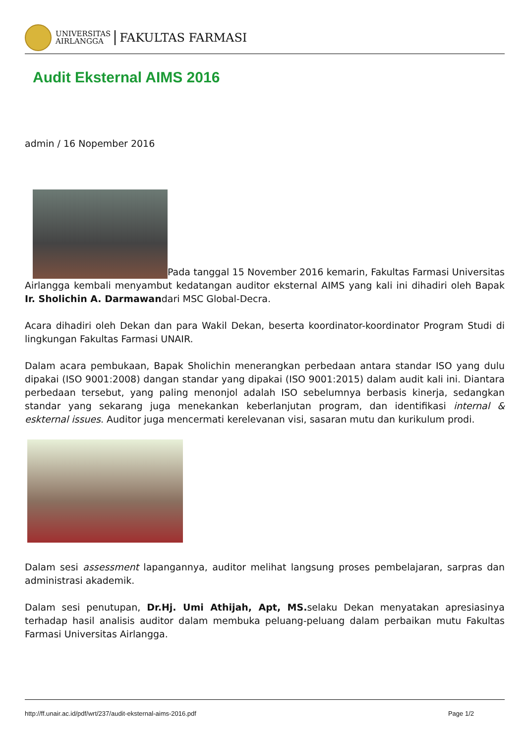UNIVERSITAS
AIRLANGGA
FAKULTAS FARMASI
Audit Eksternal AIMS 2016
admin / 16 Nopember 2016
Pada tanggal 15 November 2016 kemarin, Fakultas Farmasi Universitas Airlangga kembali menyambut kedatangan auditor eksternal AIMS yang kali ini dihadiri oleh Bapak Ir. Sholichin A. Darmawandari MSC Global-Decra.
Acara dihadiri oleh Dekan dan para Wakil Dekan, beserta koordinator-koordinator Program Studi di lingkungan Fakultas Farmasi UNAIR.
Dalam acara pembukaan, Bapak Sholichin menerangkan perbedaan antara standar ISO yang dulu dipakai (ISO 9001:2008) dangan standar yang dipakai (ISO 9001:2015) dalam audit kali ini. Diantara perbedaan tersebut, yang paling menonjol adalah ISO sebelumnya berbasis kinerja, sedangkan standar yang sekarang juga menekankan keberlanjutan program, dan identifikasi internal & eskternal issues. Auditor juga mencermati kerelevanan visi, sasaran mutu dan kurikulum prodi.
Dalam sesi assessment lapangannya, auditor melihat langsung proses pembelajaran, sarpras dan administrasi akademik.
Dalam sesi penutupan, Dr.Hj. Umi Athijah, Apt, MS. selaku Dekan menyatakan apresiasinya terhadap hasil analisis auditor dalam membuka peluang-peluang dalam perbaikan mutu Fakultas Farmasi Universitas Airlangga.
http://ff.unair.ac.id/pdf/wrt/237/audit-eksternal-aims-2016.pdf Page 1/2